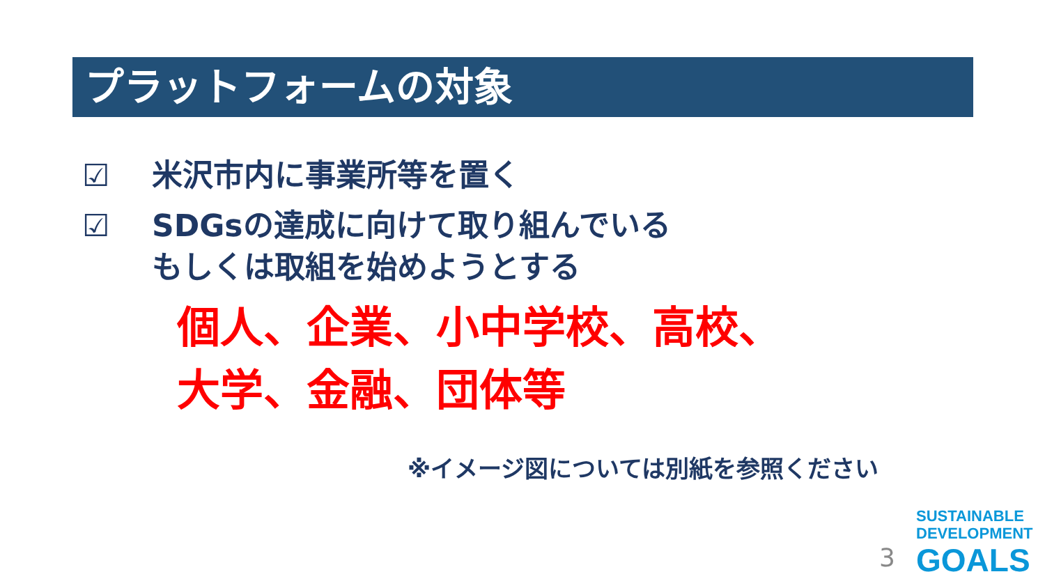プラットフォームの対象
☑ 米沢市内に事業所等を置く
☑ SDGsの達成に向けて取り組んでいる
もしくは取組を始めようとする
個人、企業、小中学校、高校、
大学、金融、団体等
※イメージ図については別紙を参照ください
3
SUSTAINABLE
DEVELOPMENT
GOALS